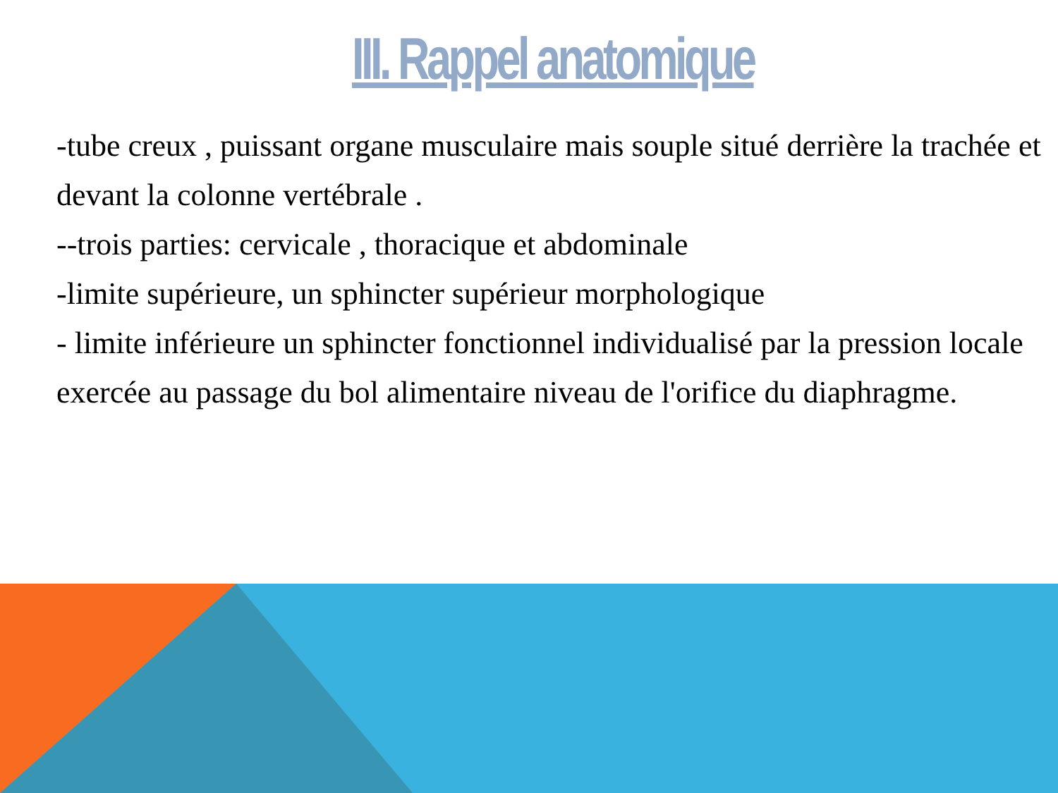III. Rappel anatomique
-tube creux , puissant organe musculaire mais souple situé derrière la trachée et devant la colonne vertébrale .
--trois parties: cervicale , thoracique et abdominale
-limite supérieure, un sphincter supérieur morphologique
- limite inférieure un sphincter fonctionnel individualisé par la pression locale exercée au passage du bol alimentaire niveau de l'orifice du diaphragme.